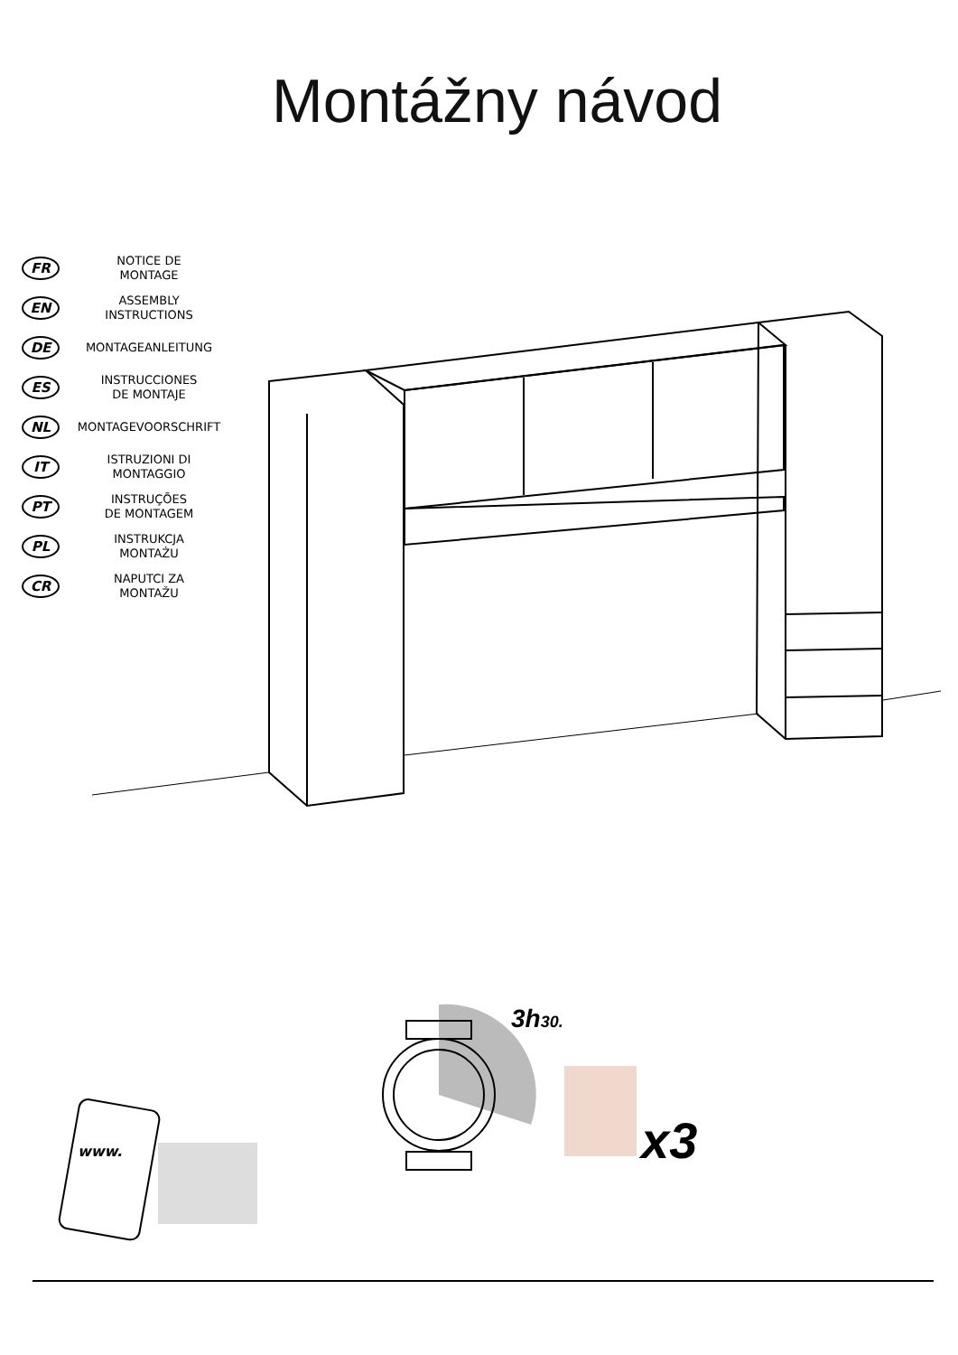Montážny návod
FR
NOTICE DE
MONTAGE
EN
ASSEMBLY
INSTRUCTIONS
DE
MONTAGEANLEITUNG
ES
INSTRUCCIONES
DE MONTAJE
NL
MONTAGEVOORSCHRIFT
IT
ISTRUZIONI DI
MONTAGGIO
PT
INSTRUÇÕES
DE MONTAGEM
PL
INSTRUKCJA
MONTAŻU
CR
NAPUTCI ZA
MONTAŽU
www.
3h30.
x3